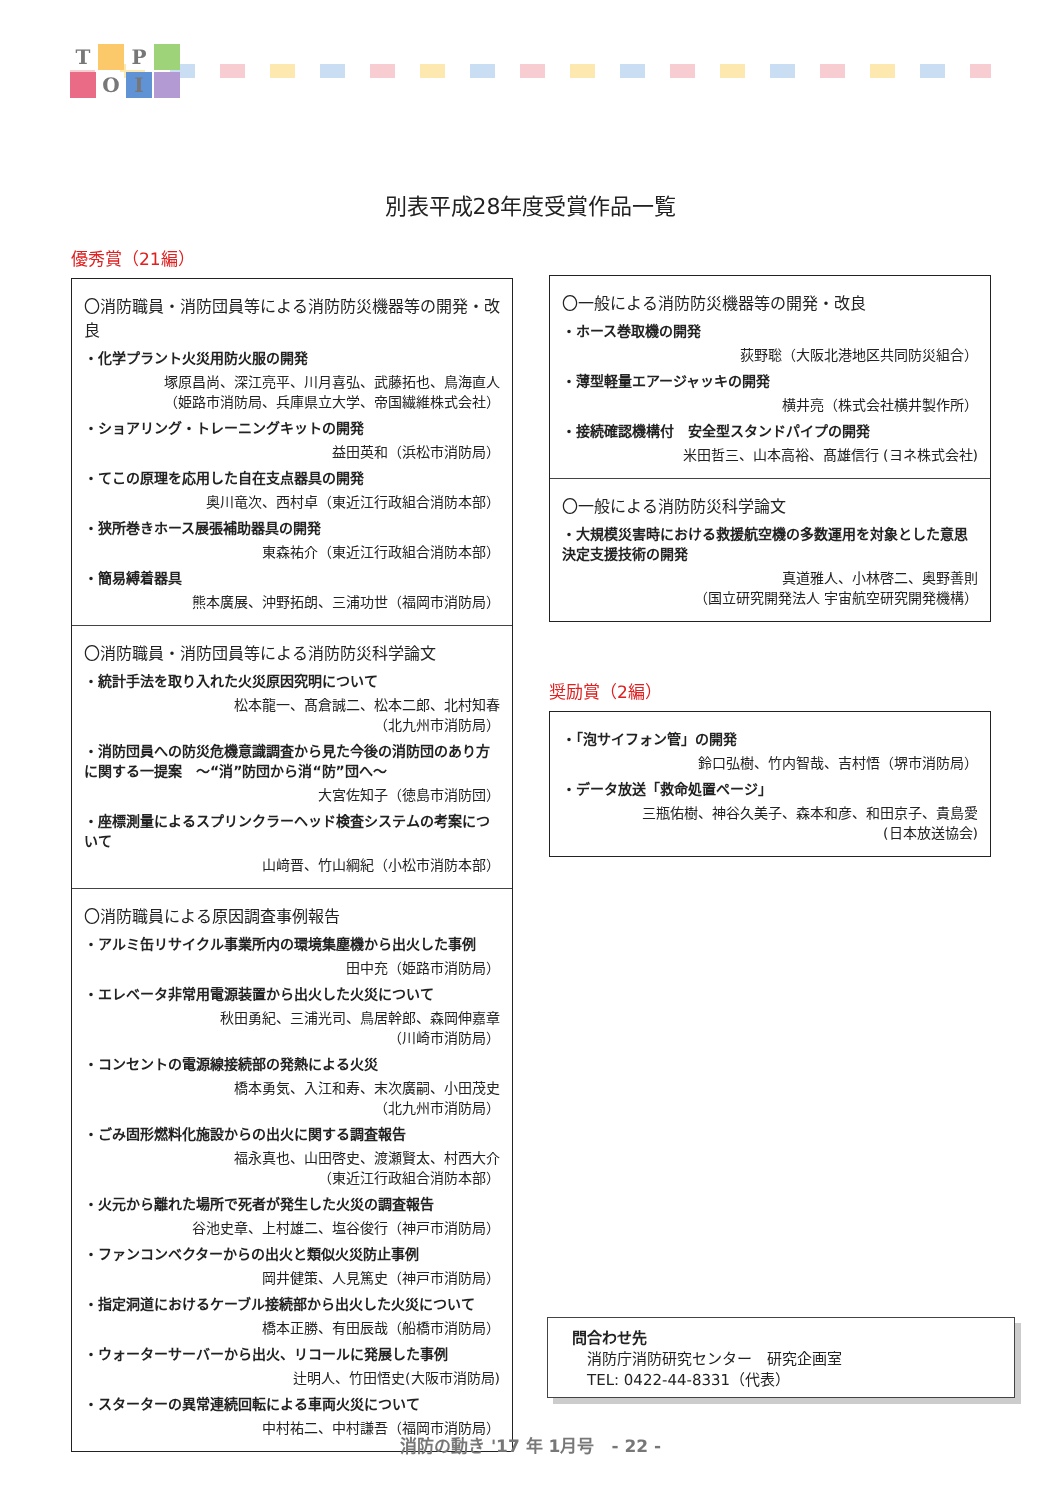T P OI
別表平成28年度受賞作品一覧
優秀賞（21編）
〇消防職員・消防団員等による消防防災機器等の開発・改良
・化学プラント火災用防火服の開発
塚原昌尚、深江亮平、川月喜弘、武藤拓也、鳥海直人
（姫路市消防局、兵庫県立大学、帝国繊維株式会社）
・ショアリング・トレーニングキットの開発
益田英和（浜松市消防局）
・てこの原理を応用した自在支点器具の開発
奥川竜次、西村卓（東近江行政組合消防本部）
・狭所巻きホース展張補助器具の開発
東森祐介（東近江行政組合消防本部）
・簡易縛着器具
熊本廣展、沖野拓朗、三浦功世（福岡市消防局）
〇消防職員・消防団員等による消防防災科学論文
・統計手法を取り入れた火災原因究明について
松本龍一、髙倉誠二、松本二郎、北村知春
（北九州市消防局）
・消防団員への防災危機意識調査から見た今後の消防団のあり方に関する一提案　～“消”防団から消“防”団へ～
大宮佐知子（徳島市消防団）
・座標測量によるスプリンクラーヘッド検査システムの考案について
山﨑晋、竹山綱紀（小松市消防本部）
〇消防職員による原因調査事例報告
・アルミ缶リサイクル事業所内の環境集塵機から出火した事例
田中充（姫路市消防局）
・エレベータ非常用電源装置から出火した火災について
秋田勇紀、三浦光司、鳥居幹郎、森岡伸嘉章
（川崎市消防局）
・コンセントの電源線接続部の発熱による火災
橋本勇気、入江和寿、末次廣嗣、小田茂史
（北九州市消防局）
・ごみ固形燃料化施設からの出火に関する調査報告
福永真也、山田啓史、渡瀬賢太、村西大介
（東近江行政組合消防本部）
・火元から離れた場所で死者が発生した火災の調査報告
谷池史章、上村雄二、塩谷俊行（神戸市消防局）
・ファンコンベクターからの出火と類似火災防止事例
岡井健策、人見篤史（神戸市消防局）
・指定洞道におけるケーブル接続部から出火した火災について
橋本正勝、有田辰哉（船橋市消防局）
・ウォーターサーバーから出火、リコールに発展した事例
辻明人、竹田悟史(大阪市消防局)
・スターターの異常連続回転による車両火災について
中村祐二、中村謙吾（福岡市消防局）
〇一般による消防防災機器等の開発・改良
・ホース巻取機の開発
荻野聡（大阪北港地区共同防災組合）
・薄型軽量エアージャッキの開発
横井亮（株式会社横井製作所）
・接続確認機構付　安全型スタンドパイプの開発
米田哲三、山本高裕、髙雄信行 (ヨネ株式会社)
〇一般による消防防災科学論文
・大規模災害時における救援航空機の多数運用を対象とした意思決定支援技術の開発
真道雅人、小林啓二、奥野善則
（国立研究開発法人 宇宙航空研究開発機構）
奨励賞（2編）
・「泡サイフォン管」の開発
鈴口弘樹、竹内智哉、吉村悟（堺市消防局）
・データ放送「救命処置ページ」
三瓶佑樹、神谷久美子、森本和彦、和田京子、貴島愛
(日本放送協会)
問合わせ先
　消防庁消防研究センター　研究企画室
　TEL: 0422-44-8331（代表）
消防の動き '17 年 1月号　- 22 -